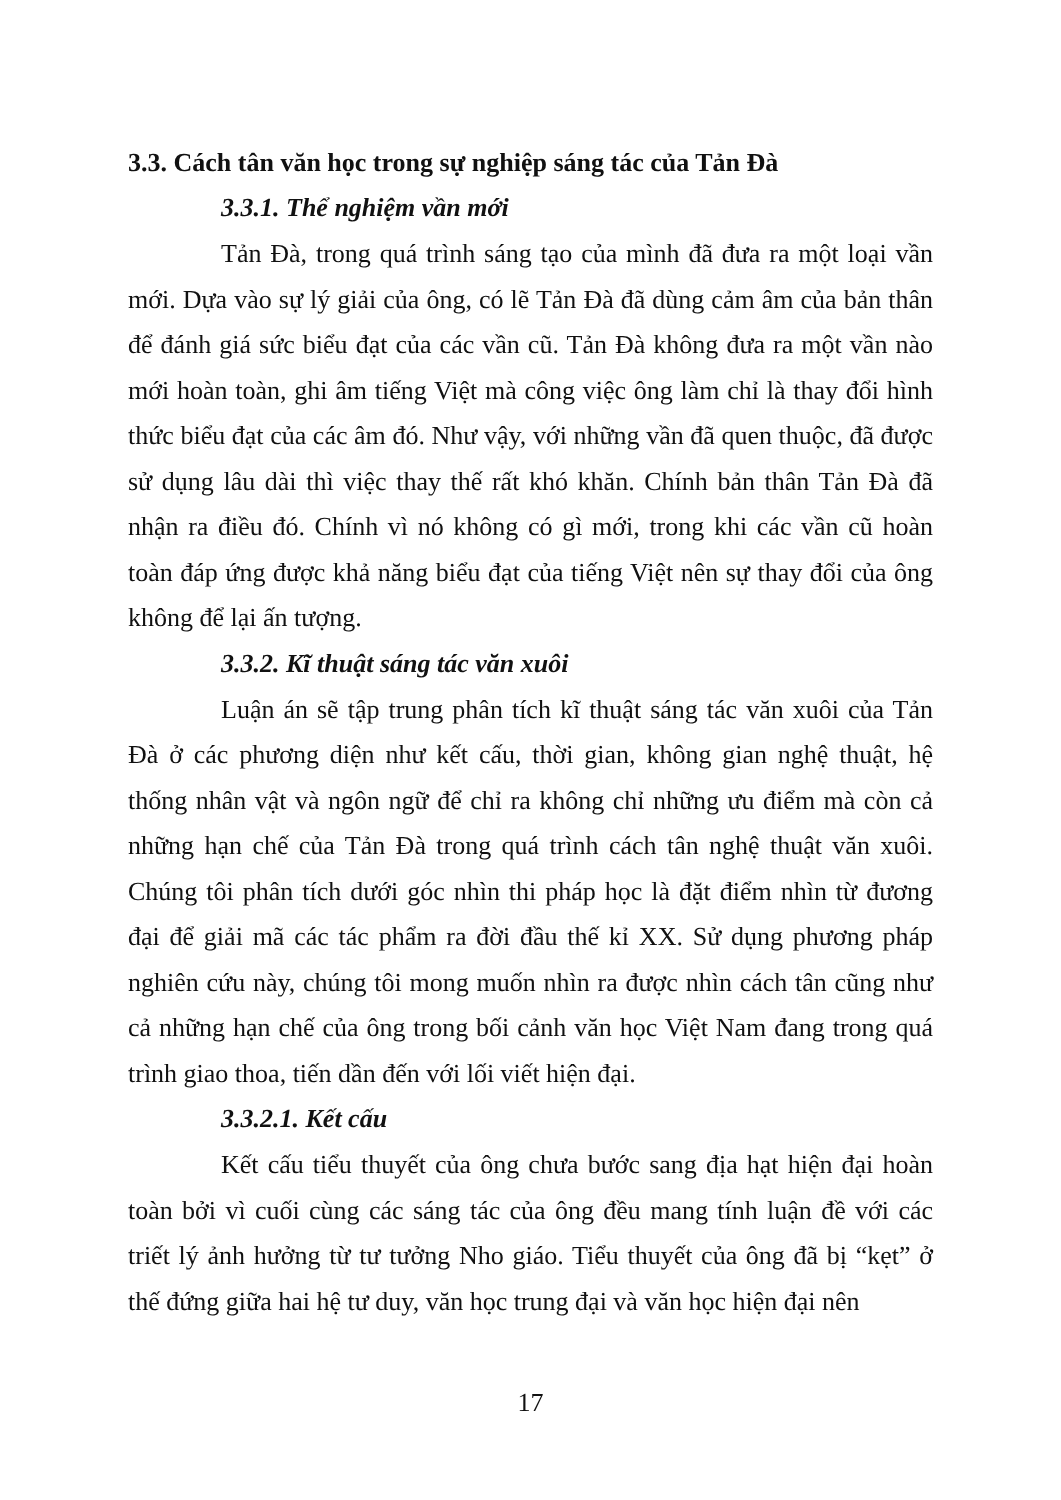3.3. Cách tân văn học trong sự nghiệp sáng tác của Tản Đà
3.3.1. Thể nghiệm vần mới
Tản Đà, trong quá trình sáng tạo của mình đã đưa ra một loại vần mới. Dựa vào sự lý giải của ông, có lẽ Tản Đà đã dùng cảm âm của bản thân để đánh giá sức biểu đạt của các vần cũ. Tản Đà không đưa ra một vần nào mới hoàn toàn, ghi âm tiếng Việt mà công việc ông làm chỉ là thay đổi hình thức biểu đạt của các âm đó. Như vậy, với những vần đã quen thuộc, đã được sử dụng lâu dài thì việc thay thế rất khó khăn. Chính bản thân Tản Đà đã nhận ra điều đó. Chính vì nó không có gì mới, trong khi các vần cũ hoàn toàn đáp ứng được khả năng biểu đạt của tiếng Việt nên sự thay đổi của ông không để lại ấn tượng.
3.3.2. Kĩ thuật sáng tác văn xuôi
Luận án sẽ tập trung phân tích kĩ thuật sáng tác văn xuôi của Tản Đà ở các phương diện như kết cấu, thời gian, không gian nghệ thuật, hệ thống nhân vật và ngôn ngữ để chỉ ra không chỉ những ưu điểm mà còn cả những hạn chế của Tản Đà trong quá trình cách tân nghệ thuật văn xuôi. Chúng tôi phân tích dưới góc nhìn thi pháp học là đặt điểm nhìn từ đương đại để giải mã các tác phẩm ra đời đầu thế kỉ XX. Sử dụng phương pháp nghiên cứu này, chúng tôi mong muốn nhìn ra được nhìn cách tân cũng như cả những hạn chế của ông trong bối cảnh văn học Việt Nam đang trong quá trình giao thoa, tiến dần đến với lối viết hiện đại.
3.3.2.1. Kết cấu
Kết cấu tiểu thuyết của ông chưa bước sang địa hạt hiện đại hoàn toàn bởi vì cuối cùng các sáng tác của ông đều mang tính luận đề với các triết lý ảnh hưởng từ tư tưởng Nho giáo. Tiểu thuyết của ông đã bị “kẹt” ở thế đứng giữa hai hệ tư duy, văn học trung đại và văn học hiện đại nên
17